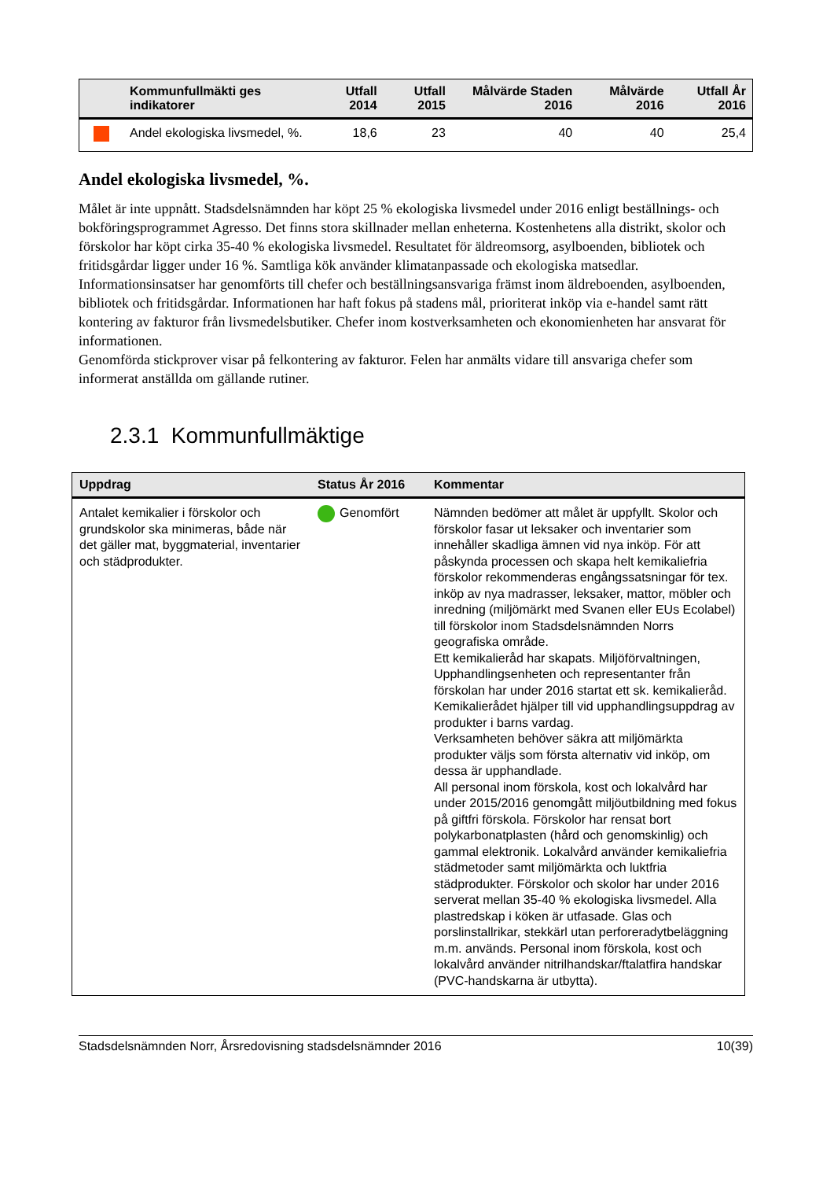| | Kommunfullmäkti ges indikatorer | Utfall 2014 | Utfall 2015 | Målvärde Staden 2016 | Målvärde 2016 | Utfall År 2016 |
| --- | --- | --- | --- | --- | --- | --- |
| | Andel ekologiska livsmedel, %. | 18,6 | 23 | 40 | 40 | 25,4 |
Andel ekologiska livsmedel, %.
Målet är inte uppnått. Stadsdelsnämnden har köpt 25 % ekologiska livsmedel under 2016 enligt beställnings- och bokföringsprogrammet Agresso. Det finns stora skillnader mellan enheterna. Kostenhetens alla distrikt, skolor och förskolor har köpt cirka 35-40 % ekologiska livsmedel. Resultatet för äldreomsorg, asylboenden, bibliotek och fritidsgårdar ligger under 16 %. Samtliga kök använder klimatanpassade och ekologiska matsedlar.
Informationsinsatser har genomförts till chefer och beställningsansvariga främst inom äldreboenden, asylboenden, bibliotek och fritidsgårdar. Informationen har haft fokus på stadens mål, prioriterat inköp via e-handel samt rätt kontering av fakturor från livsmedelsbutiker. Chefer inom kostverksamheten och ekonomienheten har ansvarat för informationen.
Genomförda stickprover visar på felkontering av fakturor. Felen har anmälts vidare till ansvariga chefer som informerat anställda om gällande rutiner.
2.3.1 Kommunfullmäktige
| Uppdrag | Status År 2016 | Kommentar |
| --- | --- | --- |
| Antalet kemikalier i förskolor och grundskolor ska minimeras, både när det gäller mat, byggmaterial, inventarier och städprodukter. | Genomfört | Nämnden bedömer att målet är uppfyllt. Skolor och förskolor fasar ut leksaker och inventarier som innehåller skadliga ämnen vid nya inköp. För att påskynda processen och skapa helt kemikaliefria förskolor rekommenderas engångssatsningar för tex. inköp av nya madrasser, leksaker, mattor, möbler och inredning (miljömärkt med Svanen eller EUs Ecolabel) till förskolor inom Stadsdelsnämnden Norrs geografiska område. Ett kemikalieråd har skapats. Miljöförvaltningen, Upphandlingsenheten och representanter från förskolan har under 2016 startat ett sk. kemikalieråd. Kemikalierådet hjälper till vid upphandlingsuppdrag av produkter i barns vardag. Verksamheten behöver säkra att miljömärkta produkter väljs som första alternativ vid inköp, om dessa är upphandlade. All personal inom förskola, kost och lokalvård har under 2015/2016 genomgått miljöutbildning med fokus på giftfri förskola. Förskolor har rensat bort polykarbonatplasten (hård och genomskinlig) och gammal elektronik. Lokalvård använder kemikaliefria städmetoder samt miljömärkta och luktfria städprodukter. Förskolor och skolor har under 2016 serverat mellan 35-40 % ekologiska livsmedel. Alla plastredskap i köken är utfasade. Glas och porslinstallrikar, stekkärl utan perforeradytbeläggning m.m. används. Personal inom förskola, kost och lokalvård använder nitrilhandskar/ftalatfira handskar (PVC-handskarna är utbytta). |
Stadsdelsnämnden Norr, Årsredovisning stadsdelsnämnder 2016 10(39)